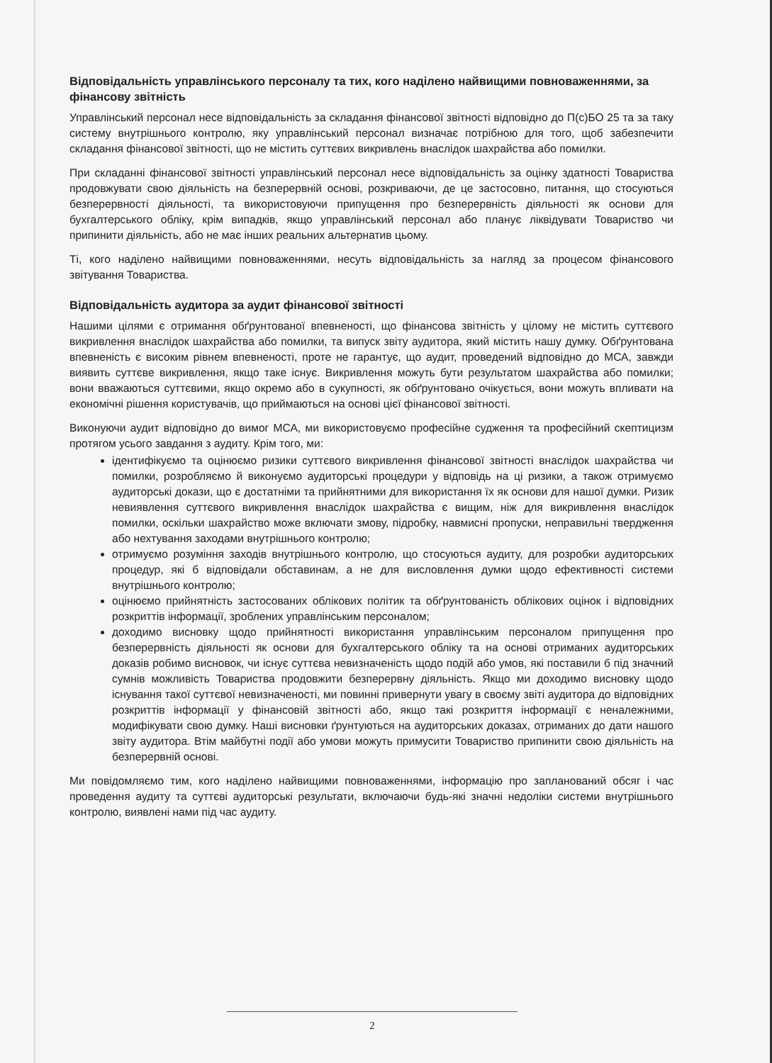Відповідальність управлінського персоналу та тих, кого наділено найвищими повноваженнями, за фінансову звітність
Управлінський персонал несе відповідальність за складання фінансової звітності відповідно до П(с)БО 25 та за таку систему внутрішнього контролю, яку управлінський персонал визначає потрібною для того, щоб забезпечити складання фінансової звітності, що не містить суттєвих викривлень внаслідок шахрайства або помилки.
При складанні фінансової звітності управлінський персонал несе відповідальність за оцінку здатності Товариства продовжувати свою діяльність на безперервній основі, розкриваючи, де це застосовно, питання, що стосуються безперервності діяльності, та використовуючи припущення про безперервність діяльності як основи для бухгалтерського обліку, крім випадків, якщо управлінський персонал або планує ліквідувати Товариство чи припинити діяльність, або не має інших реальних альтернатив цьому.
Ті, кого наділено найвищими повноваженнями, несуть відповідальність за нагляд за процесом фінансового звітування Товариства.
Відповідальність аудитора за аудит фінансової звітності
Нашими цілями є отримання обґрунтованої впевненості, що фінансова звітність у цілому не містить суттєвого викривлення внаслідок шахрайства або помилки, та випуск звіту аудитора, який містить нашу думку. Обґрунтована впевненість є високим рівнем впевненості, проте не гарантує, що аудит, проведений відповідно до МСА, завжди виявить суттєве викривлення, якщо таке існує. Викривлення можуть бути результатом шахрайства або помилки; вони вважаються суттєвими, якщо окремо або в сукупності, як обґрунтовано очікується, вони можуть впливати на економічні рішення користувачів, що приймаються на основі цієї фінансової звітності.
Виконуючи аудит відповідно до вимог МСА, ми використовуємо професійне судження та професійний скептицизм протягом усього завдання з аудиту. Крім того, ми:
ідентифікуємо та оцінюємо ризики суттєвого викривлення фінансової звітності внаслідок шахрайства чи помилки, розробляємо й виконуємо аудиторські процедури у відповідь на ці ризики, а також отримуємо аудиторські докази, що є достатніми та прийнятними для використання їх як основи для нашої думки. Ризик невиявлення суттєвого викривлення внаслідок шахрайства є вищим, ніж для викривлення внаслідок помилки, оскільки шахрайство може включати змову, підробку, навмисні пропуски, неправильні твердження або нехтування заходами внутрішнього контролю;
отримуємо розуміння заходів внутрішнього контролю, що стосуються аудиту, для розробки аудиторських процедур, які б відповідали обставинам, а не для висловлення думки щодо ефективності системи внутрішнього контролю;
оцінюємо прийнятність застосованих облікових політик та обґрунтованість облікових оцінок і відповідних розкриттів інформації, зроблених управлінським персоналом;
доходимо висновку щодо прийнятності використання управлінським персоналом припущення про безперервність діяльності як основи для бухгалтерського обліку та на основі отриманих аудиторських доказів робимо висновок, чи існує суттєва невизначеність щодо подій або умов, які поставили б під значний сумнів можливість Товариства продовжити безперервну діяльність. Якщо ми доходимо висновку щодо існування такої суттєвої невизначеності, ми повинні привернути увагу в своєму звіті аудитора до відповідних розкриттів інформації у фінансовій звітності або, якщо такі розкриття інформації є неналежними, модифікувати свою думку. Наші висновки ґрунтуються на аудиторських доказах, отриманих до дати нашого звіту аудитора. Втім майбутні події або умови можуть примусити Товариство припинити свою діяльність на безперервній основі.
Ми повідомляємо тим, кого наділено найвищими повноваженнями, інформацію про запланований обсяг і час проведення аудиту та суттєві аудиторські результати, включаючи будь-які значні недоліки системи внутрішнього контролю, виявлені нами під час аудиту.
2